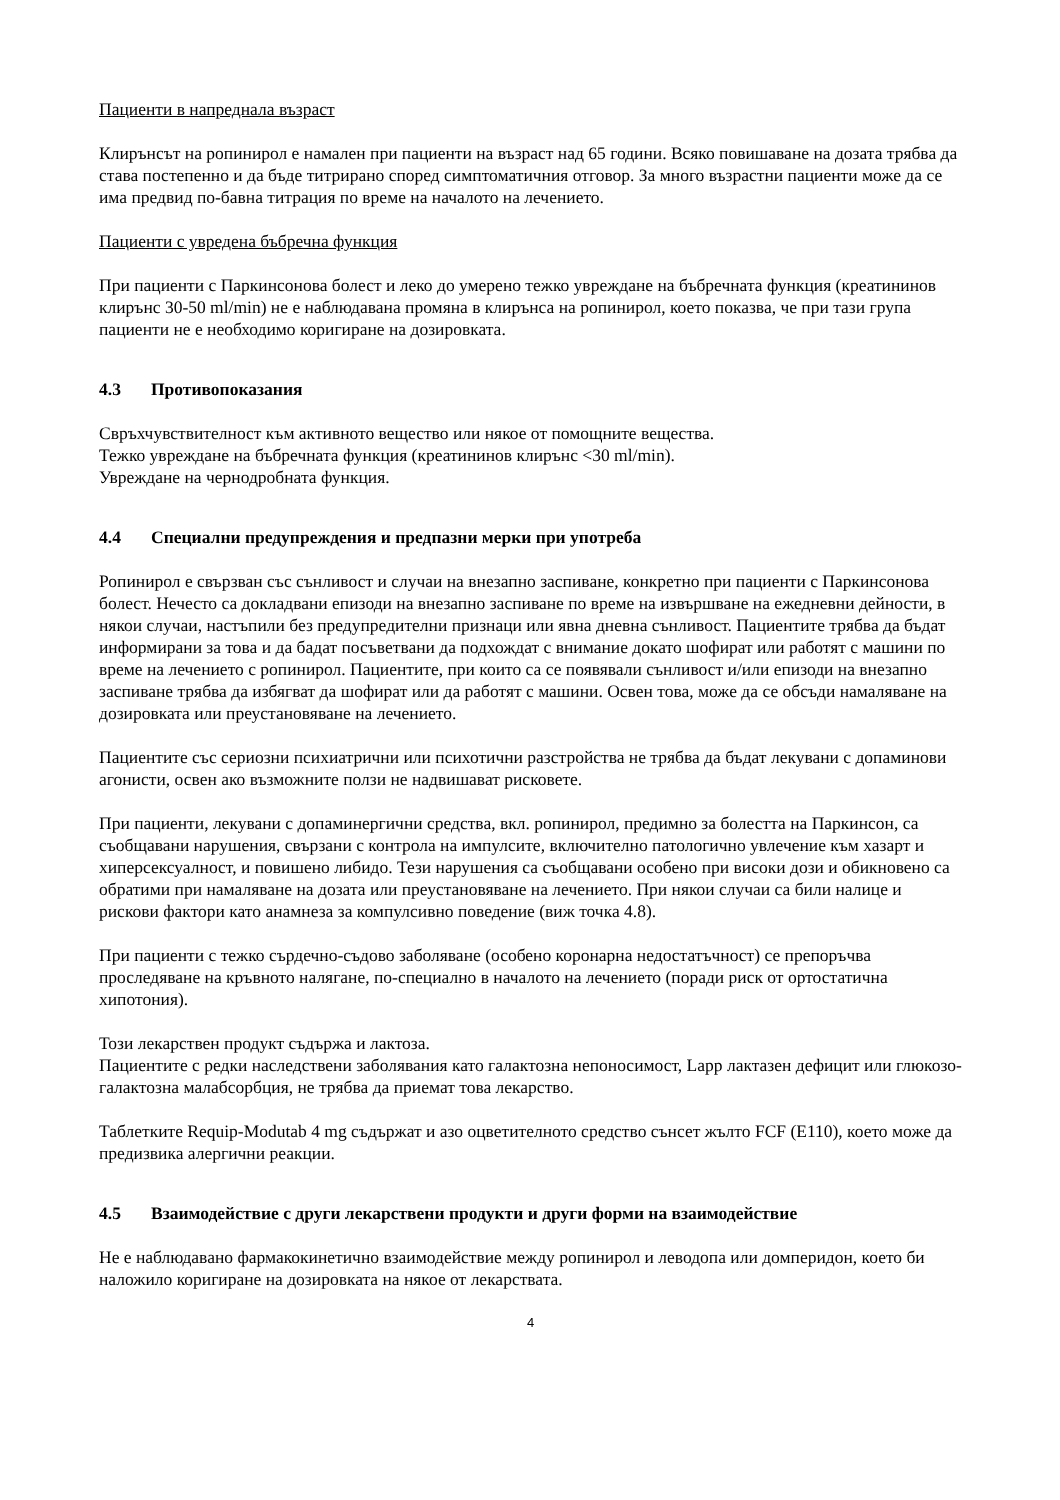Пациенти в напреднала възраст
Клирънсът на ропинирол е намален при пациенти на възраст над 65 години. Всяко повишаване на дозата трябва да става постепенно и да бъде титрирано според симптоматичния отговор. За много възрастни пациенти може да се има предвид по-бавна титрация по време на началото на лечението.
Пациенти с увредена бъбречна функция
При пациенти с Паркинсонова болест и леко до умерено тежко увреждане на бъбречната функция (креатининов клирънс 30-50 ml/min) не е наблюдавана промяна в клирънса на ропинирол, което показва, че при тази група пациенти не е необходимо коригиране на дозировката.
4.3 Противопоказания
Свръхчувствителност към активното вещество или някое от помощните вещества.
Тежко увреждане на бъбречната функция (креатининов клирънс <30 ml/min).
Увреждане на чернодробната функция.
4.4 Специални предупреждения и предпазни мерки при употреба
Ропинирол е свързван със сънливост и случаи на внезапно заспиване, конкретно при пациенти с Паркинсонова болест. Нечесто са докладвани епизоди на внезапно заспиване по време на извършване на ежедневни дейности, в някои случаи, настъпили без предупредителни признаци или явна дневна сънливост. Пациентите трябва да бъдат информирани за това и да бадат посъветвани да подхождат с внимание докато шофират или работят с машини по време на лечението с ропинирол. Пациентите, при които са се появявали сънливост и/или епизоди на внезапно заспиване трябва да избягват да шофират или да работят с машини. Освен това, може да се обсъди намаляване на дозировката или преустановяване на лечението.
Пациентите със сериозни психиатрични или психотични разстройства не трябва да бъдат лекувани с допаминови агонисти, освен ако възможните ползи не надвишават рисковете.
При пациенти, лекувани с допаминергични средства, вкл. ропинирол, предимно за болестта на Паркинсон, са съобщавани нарушения, свързани с контрола на импулсите, включително патологично увлечение към хазарт и хиперсексуалност, и повишено либидо. Тези нарушения са съобщавани особено при високи дози и обикновено са обратими при намаляване на дозата или преустановяване на лечението. При някои случаи са били налице и рискови фактори като анамнеза за компулсивно поведение (виж точка 4.8).
При пациенти с тежко сърдечно-съдово заболяване (особено коронарна недостатъчност) се препоръчва проследяване на кръвното налягане, по-специално в началото на лечението (поради риск от ортостатична хипотония).
Този лекарствен продукт съдържа и лактоза.
Пациентите с редки наследствени заболявания като галактозна непоносимост, Lapp лактазен дефицит или глюкозо-галактозна малабсорбция, не трябва да приемат това лекарство.
Таблетките Requip-Modutab 4 mg съдържат и азо оцветителното средство сънсет жълто FCF (E110), което може да предизвика алергични реакции.
4.5 Взаимодействие с други лекарствени продукти и други форми на взаимодействие
Не е наблюдавано фармакокинетично взаимодействие между ропинирол и леводопа или домперидон, което би наложило коригиране на дозировката на някое от лекарствата.
4